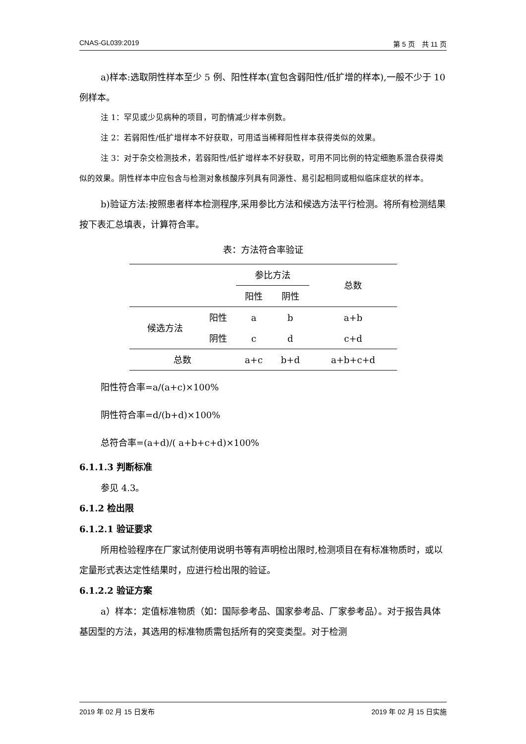CNAS-GL039:2019 第 5 页　共 11 页
a)样本:选取阴性样本至少 5 例、阳性样本(宜包含弱阳性/低扩增的样本),一般不少于 10 例样本。
注 1：罕见或少见病种的项目，可酌情减少样本例数。
注 2：若弱阳性/低扩增样本不好获取，可用适当稀释阳性样本获得类似的效果。
注 3：对于杂交检测技术，若弱阳性/低扩增样本不好获取，可用不同比例的特定细胞系混合获得类似的效果。阴性样本中应包含与检测对象核酸序列具有同源性、易引起相同或相似临床症状的样本。
b)验证方法:按照患者样本检测程序,采用参比方法和候选方法平行检测。将所有检测结果按下表汇总填表，计算符合率。
表：方法符合率验证
| | | 参比方法 | | 总数 |
| | | 阳性 | 阴性 | |
| 候选方法 | 阳性 | a | b | a+b |
| | 阴性 | c | d | c+d |
| 总数 | | a+c | b+d | a+b+c+d |
阳性符合率=a/(a+c)×100%
阴性符合率=d/(b+d)×100%
总符合率=(a+d)/( a+b+c+d)×100%
6.1.1.3 判断标准
参见 4.3。
6.1.2 检出限
6.1.2.1 验证要求
所用检验程序在厂家试剂使用说明书等有声明检出限时,检测项目在有标准物质时，或以定量形式表达定性结果时，应进行检出限的验证。
6.1.2.2 验证方案
a）样本：定值标准物质（如：国际参考品、国家参考品、厂家参考品）。对于报告具体基因型的方法，其选用的标准物质需包括所有的突变类型。对于检测
2019 年 02 月 15 日发布 2019 年 02 月 15 日实施